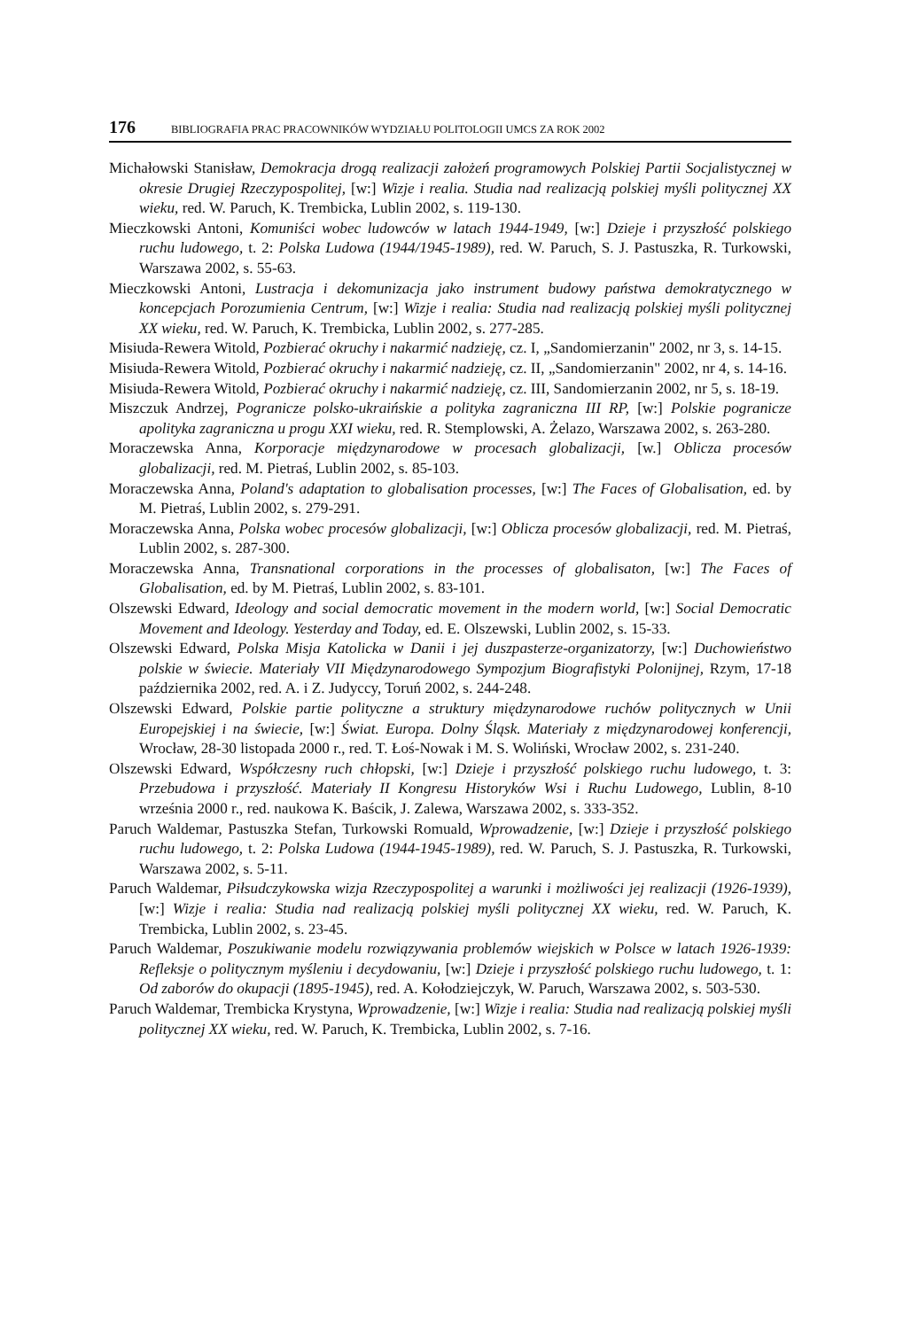176 BIBLIOGRAFIA PRAC PRACOWNIKÓW WYDZIAŁU POLITOLOGII UMCS ZA ROK 2002
Michałowski Stanisław, Demokracja drogą realizacji założeń programowych Polskiej Partii Socjalistycznej w okresie Drugiej Rzeczypospolitej, [w:] Wizje i realia. Studia nad realizacją polskiej myśli politycznej XX wieku, red. W. Paruch, K. Trembicka, Lublin 2002, s. 119-130.
Mieczkowski Antoni, Komuniści wobec ludowców w latach 1944-1949, [w:] Dzieje i przyszłość polskiego ruchu ludowego, t. 2: Polska Ludowa (1944/1945-1989), red. W. Paruch, S. J. Pastuszka, R. Turkowski, Warszawa 2002, s. 55-63.
Mieczkowski Antoni, Lustracja i dekomunizacja jako instrument budowy państwa demokratycznego w koncepcjach Porozumienia Centrum, [w:] Wizje i realia: Studia nad realizacją polskiej myśli politycznej XX wieku, red. W. Paruch, K. Trembicka, Lublin 2002, s. 277-285.
Misiuda-Rewera Witold, Pozbierać okruchy i nakarmić nadzieję, cz. I, „Sandomierzanin" 2002, nr 3, s. 14-15.
Misiuda-Rewera Witold, Pozbierać okruchy i nakarmić nadzieję, cz. II, „Sandomierzanin" 2002, nr 4, s. 14-16.
Misiuda-Rewera Witold, Pozbierać okruchy i nakarmić nadzieję, cz. III, Sandomierzanin 2002, nr 5, s. 18-19.
Miszczuk Andrzej, Pogranicze polsko-ukraińskie a polityka zagraniczna III RP, [w:] Polskie pogranicze apolityka zagraniczna u progu XXI wieku, red. R. Stemplowski, A. Żelazo, Warszawa 2002, s. 263-280.
Moraczewska Anna, Korporacje międzynarodowe w procesach globalizacji, [w.] Oblicza procesów globalizacji, red. M. Pietraś, Lublin 2002, s. 85-103.
Moraczewska Anna, Poland's adaptation to globalisation processes, [w:] The Faces of Globalisation, ed. by M. Pietraś, Lublin 2002, s. 279-291.
Moraczewska Anna, Polska wobec procesów globalizacji, [w:] Oblicza procesów globalizacji, red. M. Pietraś, Lublin 2002, s. 287-300.
Moraczewska Anna, Transnational corporations in the processes of globalisaton, [w:] The Faces of Globalisation, ed. by M. Pietraś, Lublin 2002, s. 83-101.
Olszewski Edward, Ideology and social democratic movement in the modern world, [w:] Social Democratic Movement and Ideology. Yesterday and Today, ed. E. Olszewski, Lublin 2002, s. 15-33.
Olszewski Edward, Polska Misja Katolicka w Danii i jej duszpasterze-organizatorzy, [w:] Duchowieństwo polskie w świecie. Materiały VII Międzynarodowego Sympozjum Biografistyki Polonijnej, Rzym, 17-18 października 2002, red. A. i Z. Judyccy, Toruń 2002, s. 244-248.
Olszewski Edward, Polskie partie polityczne a struktury międzynarodowe ruchów politycznych w Unii Europejskiej i na świecie, [w:] Świat. Europa. Dolny Śląsk. Materiały z międzynarodowej konferencji, Wrocław, 28-30 listopada 2000 r., red. T. Łoś-Nowak i M. S. Woliński, Wrocław 2002, s. 231-240.
Olszewski Edward, Współczesny ruch chłopski, [w:] Dzieje i przyszłość polskiego ruchu ludowego, t. 3: Przebudowa i przyszłość. Materiały II Kongresu Historyków Wsi i Ruchu Ludowego, Lublin, 8-10 września 2000 r., red. naukowa K. Baścik, J. Zalewa, Warszawa 2002, s. 333-352.
Paruch Waldemar, Pastuszka Stefan, Turkowski Romuald, Wprowadzenie, [w:] Dzieje i przyszłość polskiego ruchu ludowego, t. 2: Polska Ludowa (1944-1945-1989), red. W. Paruch, S. J. Pastuszka, R. Turkowski, Warszawa 2002, s. 5-11.
Paruch Waldemar, Piłsudczykowska wizja Rzeczypospolitej a warunki i możliwości jej realizacji (1926-1939), [w:] Wizje i realia: Studia nad realizacją polskiej myśli politycznej XX wieku, red. W. Paruch, K. Trembicka, Lublin 2002, s. 23-45.
Paruch Waldemar, Poszukiwanie modelu rozwiązywania problemów wiejskich w Polsce w latach 1926-1939: Refleksje o politycznym myśleniu i decydowaniu, [w:] Dzieje i przyszłość polskiego ruchu ludowego, t. 1: Od zaborów do okupacji (1895-1945), red. A. Kołodziejczyk, W. Paruch, Warszawa 2002, s. 503-530.
Paruch Waldemar, Trembicka Krystyna, Wprowadzenie, [w:] Wizje i realia: Studia nad realizacją polskiej myśli politycznej XX wieku, red. W. Paruch, K. Trembicka, Lublin 2002, s. 7-16.